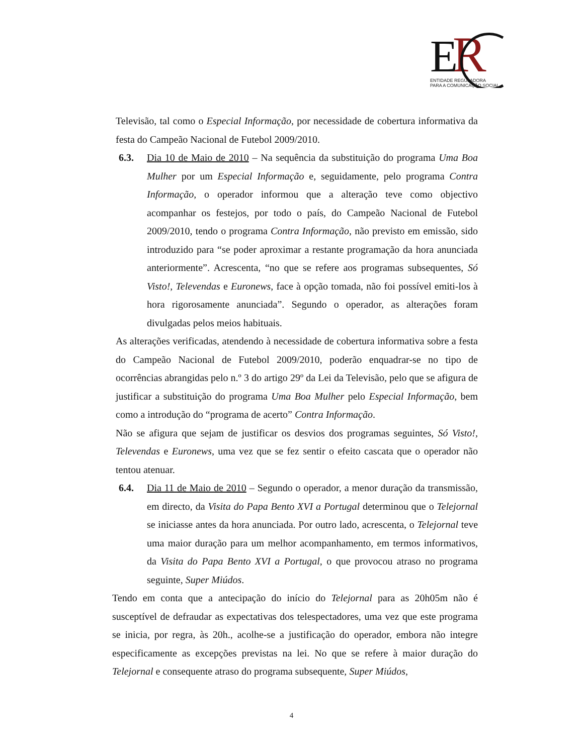E
R
ENTIDADE REGULADORA
PARA A COMUNICAÇÃO SOCIAL
Televisão, tal como o Especial Informação, por necessidade de cobertura informativa da festa do Campeão Nacional de Futebol 2009/2010.
6.3. Dia 10 de Maio de 2010 – Na sequência da substituição do programa Uma Boa Mulher por um Especial Informação e, seguidamente, pelo programa Contra Informação, o operador informou que a alteração teve como objectivo acompanhar os festejos, por todo o país, do Campeão Nacional de Futebol 2009/2010, tendo o programa Contra Informação, não previsto em emissão, sido introduzido para “se poder aproximar a restante programação da hora anunciada anteriormente”. Acrescenta, “no que se refere aos programas subsequentes, Só Visto!, Televendas e Euronews, face à opção tomada, não foi possível emiti-los à hora rigorosamente anunciada”. Segundo o operador, as alterações foram divulgadas pelos meios habituais.
As alterações verificadas, atendendo à necessidade de cobertura informativa sobre a festa do Campeão Nacional de Futebol 2009/2010, poderão enquadrar-se no tipo de ocorrências abrangidas pelo n.º 3 do artigo 29º da Lei da Televisão, pelo que se afigura de justificar a substituição do programa Uma Boa Mulher pelo Especial Informação, bem como a introdução do “programa de acerto” Contra Informação.
Não se afigura que sejam de justificar os desvios dos programas seguintes, Só Visto!, Televendas e Euronews, uma vez que se fez sentir o efeito cascata que o operador não tentou atenuar.
6.4. Dia 11 de Maio de 2010 – Segundo o operador, a menor duração da transmissão, em directo, da Visita do Papa Bento XVI a Portugal determinou que o Telejornal se iniciasse antes da hora anunciada. Por outro lado, acrescenta, o Telejornal teve uma maior duração para um melhor acompanhamento, em termos informativos, da Visita do Papa Bento XVI a Portugal, o que provocou atraso no programa seguinte, Super Miúdos.
Tendo em conta que a antecipação do início do Telejornal para as 20h05m não é susceptível de defraudar as expectativas dos telespectadores, uma vez que este programa se inicia, por regra, às 20h., acolhe-se a justificação do operador, embora não integre especificamente as excepções previstas na lei. No que se refere à maior duração do Telejornal e consequente atraso do programa subsequente, Super Miúdos,
4